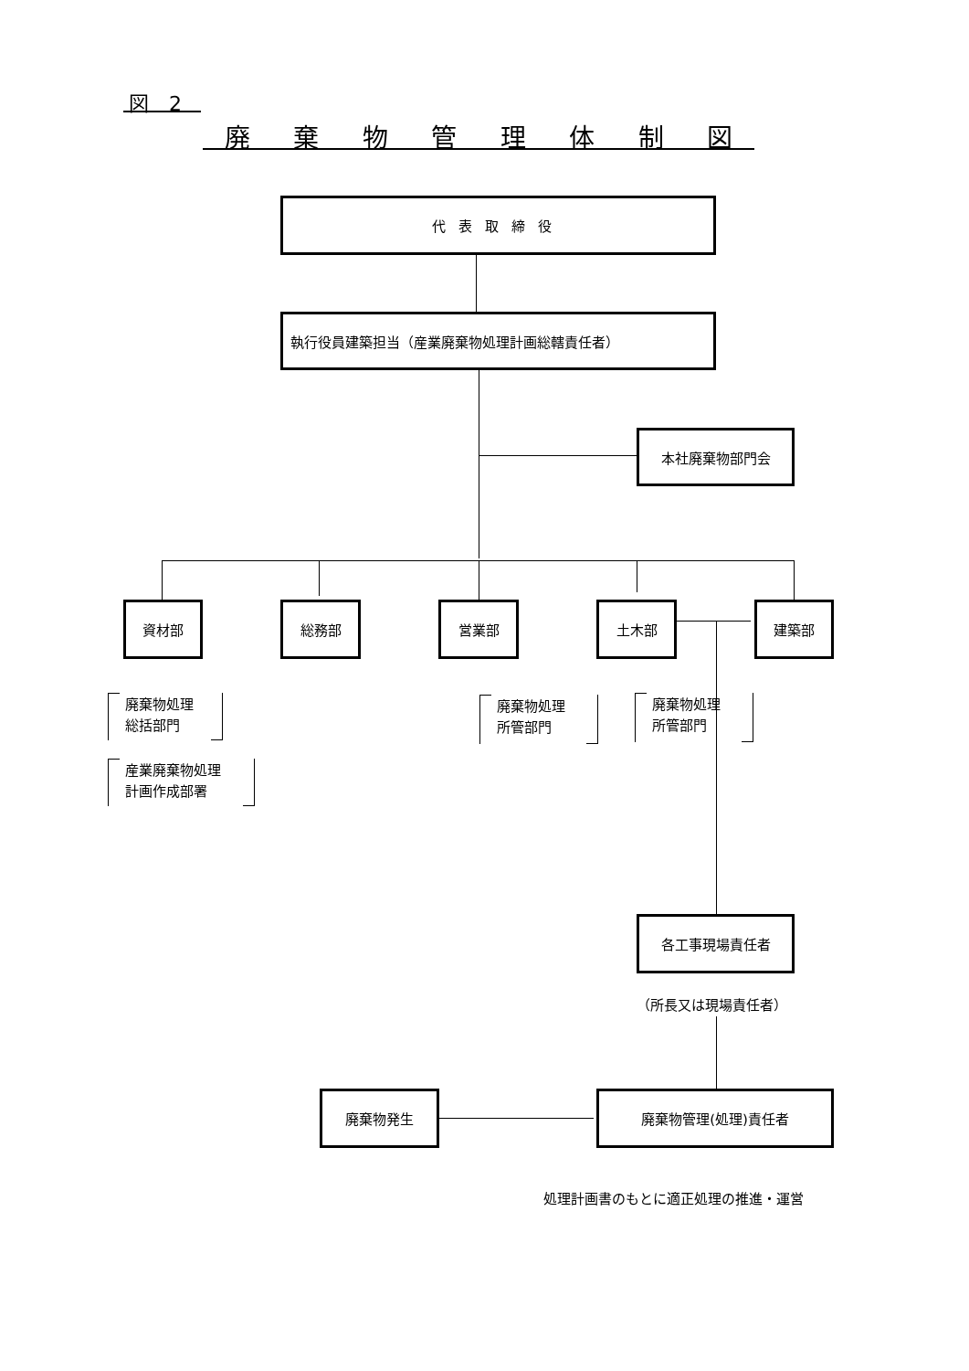図　2
廃 棄 物 管 理 体 制 図
代表取締役
執行役員建築担当（産業廃棄物処理計画総轄責任者）
本社廃棄物部門会
資材部 総務部 営業部 土木部 建築部
廃棄物処理
総括部門
産業廃棄物処理
計画作成部署
廃棄物処理
所管部門
廃棄物処理
所管部門
各工事現場責任者
（所長又は現場責任者）
廃棄物発生 廃棄物管理(処理)責任者
処理計画書のもとに適正処理の推進・運営